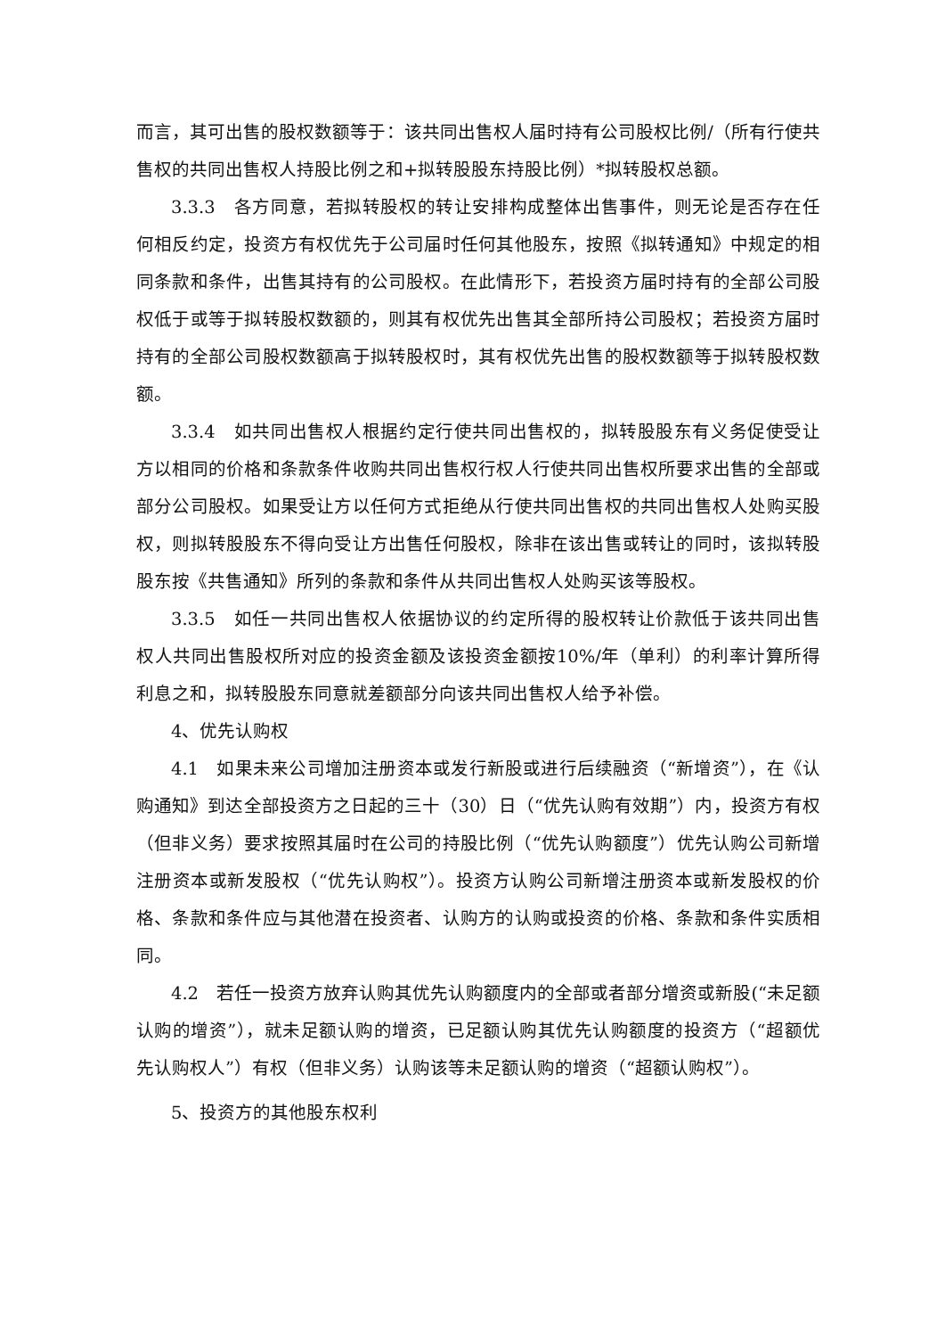而言，其可出售的股权数额等于：该共同出售权人届时持有公司股权比例/（所有行使共售权的共同出售权人持股比例之和+拟转股股东持股比例）*拟转股权总额。
3.3.3　各方同意，若拟转股权的转让安排构成整体出售事件，则无论是否存在任何相反约定，投资方有权优先于公司届时任何其他股东，按照《拟转通知》中规定的相同条款和条件，出售其持有的公司股权。在此情形下，若投资方届时持有的全部公司股权低于或等于拟转股权数额的，则其有权优先出售其全部所持公司股权；若投资方届时持有的全部公司股权数额高于拟转股权时，其有权优先出售的股权数额等于拟转股权数额。
3.3.4　如共同出售权人根据约定行使共同出售权的，拟转股股东有义务促使受让方以相同的价格和条款条件收购共同出售权行权人行使共同出售权所要求出售的全部或部分公司股权。如果受让方以任何方式拒绝从行使共同出售权的共同出售权人处购买股权，则拟转股股东不得向受让方出售任何股权，除非在该出售或转让的同时，该拟转股股东按《共售通知》所列的条款和条件从共同出售权人处购买该等股权。
3.3.5　如任一共同出售权人依据协议的约定所得的股权转让价款低于该共同出售权人共同出售股权所对应的投资金额及该投资金额按10%/年（单利）的利率计算所得利息之和，拟转股股东同意就差额部分向该共同出售权人给予补偿。
4、优先认购权
4.1　如果未来公司增加注册资本或发行新股或进行后续融资（“新增资”），在《认购通知》到达全部投资方之日起的三十（30）日（“优先认购有效期”）内，投资方有权（但非义务）要求按照其届时在公司的持股比例（“优先认购额度”）优先认购公司新增注册资本或新发股权（“优先认购权”）。投资方认购公司新增注册资本或新发股权的价格、条款和条件应与其他潜在投资者、认购方的认购或投资的价格、条款和条件实质相同。
4.2　若任一投资方放弃认购其优先认购额度内的全部或者部分增资或新股(“未足额认购的增资”），就未足额认购的增资，已足额认购其优先认购额度的投资方（“超额优先认购权人”）有权（但非义务）认购该等未足额认购的增资（“超额认购权”）。
5、投资方的其他股东权利